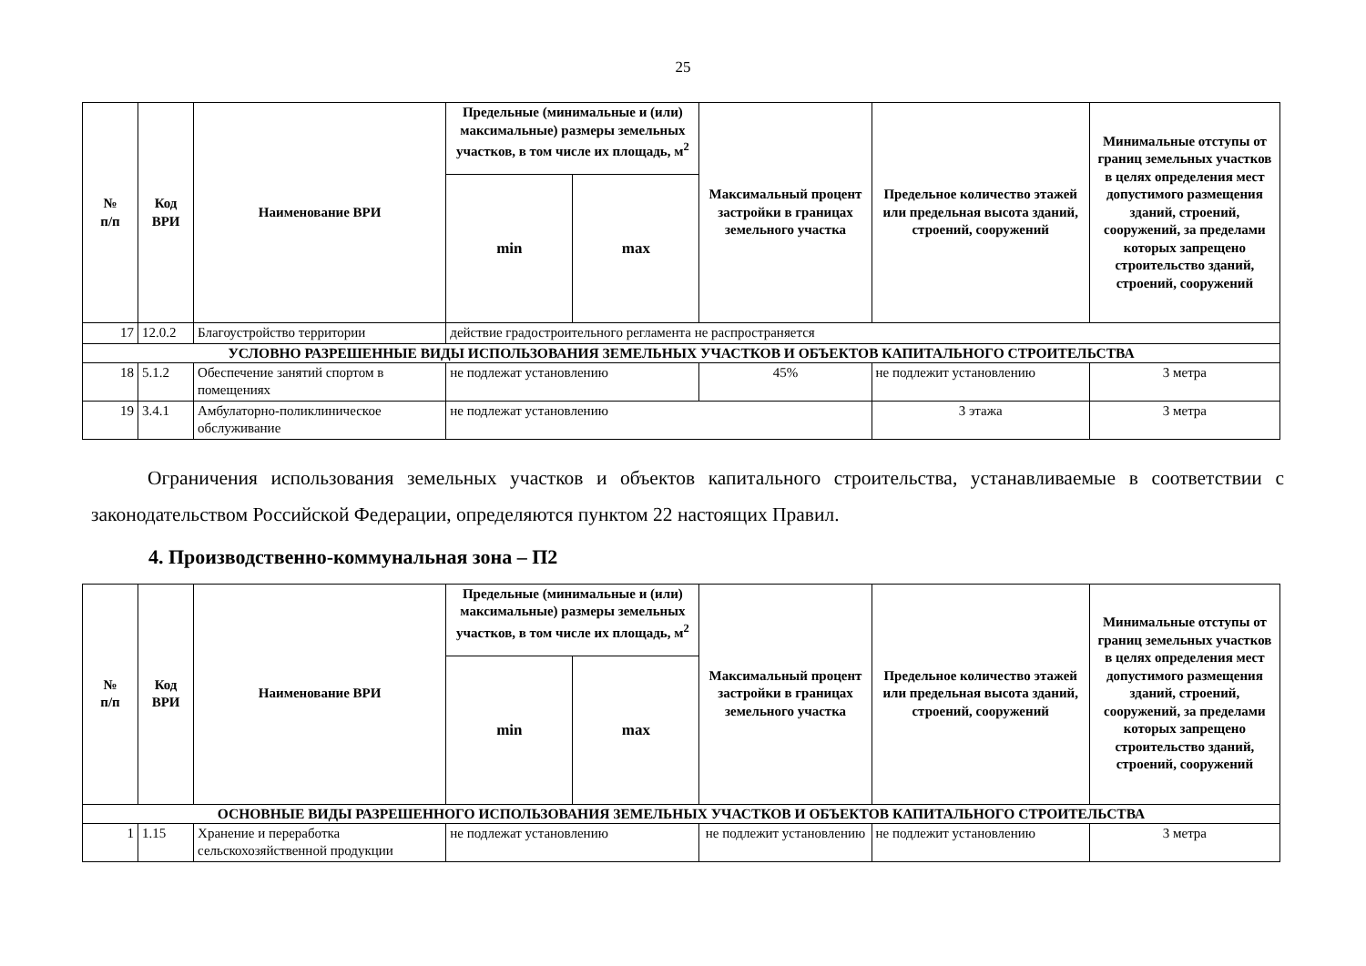25
| № п/п | Код ВРИ | Наименование ВРИ | Предельные (минимальные и (или) максимальные) размеры земельных участков, в том числе их площадь, м<sup>2</sup> | | Максимальный процент застройки в границах земельного участка | Предельное количество этажей или предельная высота зданий, строений, сооружений | Минимальные отступы от границ земельных участков в целях определения мест допустимого размещения зданий, строений, сооружений, за пределами которых запрещено строительство зданий, строений, сооружений |
| --- | --- | --- | --- | --- | --- | --- | --- |
| | | | min | max | | | |
| 17 | 12.0.2 | Благоустройство территории | действие градостроительного регламента не распространяется | | | | |
| УСЛОВНО РАЗРЕШЕННЫЕ ВИДЫ ИСПОЛЬЗОВАНИЯ ЗЕМЕЛЬНЫХ УЧАСТКОВ И ОБЪЕКТОВ КАПИТАЛЬНОГО СТРОИТЕЛЬСТВА | | | | | | | |
| 18 | 5.1.2 | Обеспечение занятий спортом в помещениях | не подлежат установлению | | 45% | не подлежит установлению | 3 метра |
| 19 | 3.4.1 | Амбулаторно-поликлиническое обслуживание | не подлежат установлению | | | 3 этажа | 3 метра |
Ограничения использования земельных участков и объектов капитального строительства, устанавливаемые в соответствии с законодательством Российской Федерации, определяются пунктом 22 настоящих Правил.
4. Производственно-коммунальная зона – П2
| № п/п | Код ВРИ | Наименование ВРИ | Предельные (минимальные и (или) максимальные) размеры земельных участков, в том числе их площадь, м<sup>2</sup> | | Максимальный процент застройки в границах земельного участка | Предельное количество этажей или предельная высота зданий, строений, сооружений | Минимальные отступы от границ земельных участков в целях определения мест допустимого размещения зданий, строений, сооружений, за пределами которых запрещено строительство зданий, строений, сооружений |
| --- | --- | --- | --- | --- | --- | --- | --- |
| | | | min | max | | | |
| ОСНОВНЫЕ ВИДЫ РАЗРЕШЕННОГО ИСПОЛЬЗОВАНИЯ ЗЕМЕЛЬНЫХ УЧАСТКОВ И ОБЪЕКТОВ КАПИТАЛЬНОГО СТРОИТЕЛЬСТВА | | | | | | | |
| 1 | 1.15 | Хранение и переработка сельскохозяйственной продукции | не подлежат установлению | | не подлежит установлению | не подлежит установлению | 3 метра |